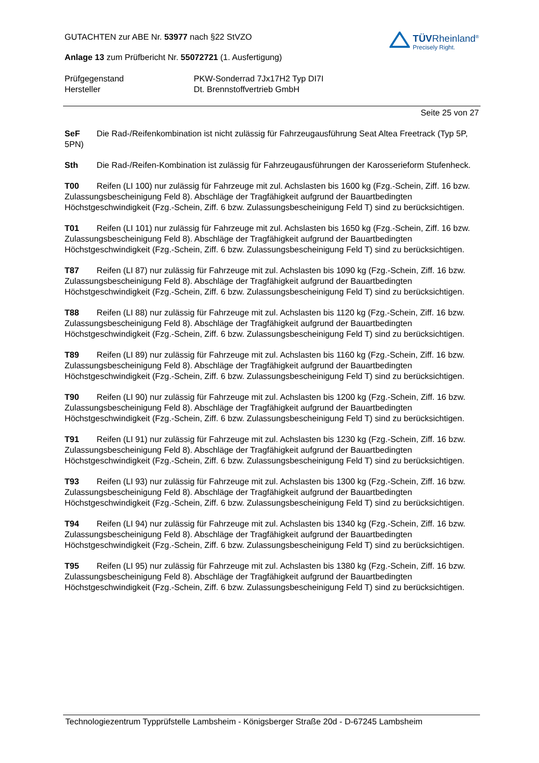GUTACHTEN zur ABE Nr. 53977 nach §22 StVZO
Anlage 13 zum Prüfbericht Nr. 55072721 (1. Ausfertigung)
TÜVRheinland<sup>®</sup>
Precisely Right.
Prüfgegenstand PKW-Sonderrad 7Jx17H2 Typ DI7I
Hersteller Dt. Brennstoffvertrieb GmbH
Seite 25 von 27
SeF Die Rad-/Reifenkombination ist nicht zulässig für Fahrzeugausführung Seat Altea Freetrack (Typ 5P, 5PN)
Sth Die Rad-/Reifen-Kombination ist zulässig für Fahrzeugausführungen der Karosserieform Stufenheck.
T00 Reifen (LI 100) nur zulässig für Fahrzeuge mit zul. Achslasten bis 1600 kg (Fzg.-Schein, Ziff. 16 bzw. Zulassungsbescheinigung Feld 8). Abschläge der Tragfähigkeit aufgrund der Bauartbedingten Höchstgeschwindigkeit (Fzg.-Schein, Ziff. 6 bzw. Zulassungsbescheinigung Feld T) sind zu berücksichtigen.
T01 Reifen (LI 101) nur zulässig für Fahrzeuge mit zul. Achslasten bis 1650 kg (Fzg.-Schein, Ziff. 16 bzw. Zulassungsbescheinigung Feld 8). Abschläge der Tragfähigkeit aufgrund der Bauartbedingten Höchstgeschwindigkeit (Fzg.-Schein, Ziff. 6 bzw. Zulassungsbescheinigung Feld T) sind zu berücksichtigen.
T87 Reifen (LI 87) nur zulässig für Fahrzeuge mit zul. Achslasten bis 1090 kg (Fzg.-Schein, Ziff. 16 bzw. Zulassungsbescheinigung Feld 8). Abschläge der Tragfähigkeit aufgrund der Bauartbedingten Höchstgeschwindigkeit (Fzg.-Schein, Ziff. 6 bzw. Zulassungsbescheinigung Feld T) sind zu berücksichtigen.
T88 Reifen (LI 88) nur zulässig für Fahrzeuge mit zul. Achslasten bis 1120 kg (Fzg.-Schein, Ziff. 16 bzw. Zulassungsbescheinigung Feld 8). Abschläge der Tragfähigkeit aufgrund der Bauartbedingten Höchstgeschwindigkeit (Fzg.-Schein, Ziff. 6 bzw. Zulassungsbescheinigung Feld T) sind zu berücksichtigen.
T89 Reifen (LI 89) nur zulässig für Fahrzeuge mit zul. Achslasten bis 1160 kg (Fzg.-Schein, Ziff. 16 bzw. Zulassungsbescheinigung Feld 8). Abschläge der Tragfähigkeit aufgrund der Bauartbedingten Höchstgeschwindigkeit (Fzg.-Schein, Ziff. 6 bzw. Zulassungsbescheinigung Feld T) sind zu berücksichtigen.
T90 Reifen (LI 90) nur zulässig für Fahrzeuge mit zul. Achslasten bis 1200 kg (Fzg.-Schein, Ziff. 16 bzw. Zulassungsbescheinigung Feld 8). Abschläge der Tragfähigkeit aufgrund der Bauartbedingten Höchstgeschwindigkeit (Fzg.-Schein, Ziff. 6 bzw. Zulassungsbescheinigung Feld T) sind zu berücksichtigen.
T91 Reifen (LI 91) nur zulässig für Fahrzeuge mit zul. Achslasten bis 1230 kg (Fzg.-Schein, Ziff. 16 bzw. Zulassungsbescheinigung Feld 8). Abschläge der Tragfähigkeit aufgrund der Bauartbedingten Höchstgeschwindigkeit (Fzg.-Schein, Ziff. 6 bzw. Zulassungsbescheinigung Feld T) sind zu berücksichtigen.
T93 Reifen (LI 93) nur zulässig für Fahrzeuge mit zul. Achslasten bis 1300 kg (Fzg.-Schein, Ziff. 16 bzw. Zulassungsbescheinigung Feld 8). Abschläge der Tragfähigkeit aufgrund der Bauartbedingten Höchstgeschwindigkeit (Fzg.-Schein, Ziff. 6 bzw. Zulassungsbescheinigung Feld T) sind zu berücksichtigen.
T94 Reifen (LI 94) nur zulässig für Fahrzeuge mit zul. Achslasten bis 1340 kg (Fzg.-Schein, Ziff. 16 bzw. Zulassungsbescheinigung Feld 8). Abschläge der Tragfähigkeit aufgrund der Bauartbedingten Höchstgeschwindigkeit (Fzg.-Schein, Ziff. 6 bzw. Zulassungsbescheinigung Feld T) sind zu berücksichtigen.
T95 Reifen (LI 95) nur zulässig für Fahrzeuge mit zul. Achslasten bis 1380 kg (Fzg.-Schein, Ziff. 16 bzw. Zulassungsbescheinigung Feld 8). Abschläge der Tragfähigkeit aufgrund der Bauartbedingten Höchstgeschwindigkeit (Fzg.-Schein, Ziff. 6 bzw. Zulassungsbescheinigung Feld T) sind zu berücksichtigen.
Technologiezentrum Typprüfstelle Lambsheim - Königsberger Straße 20d - D-67245 Lambsheim